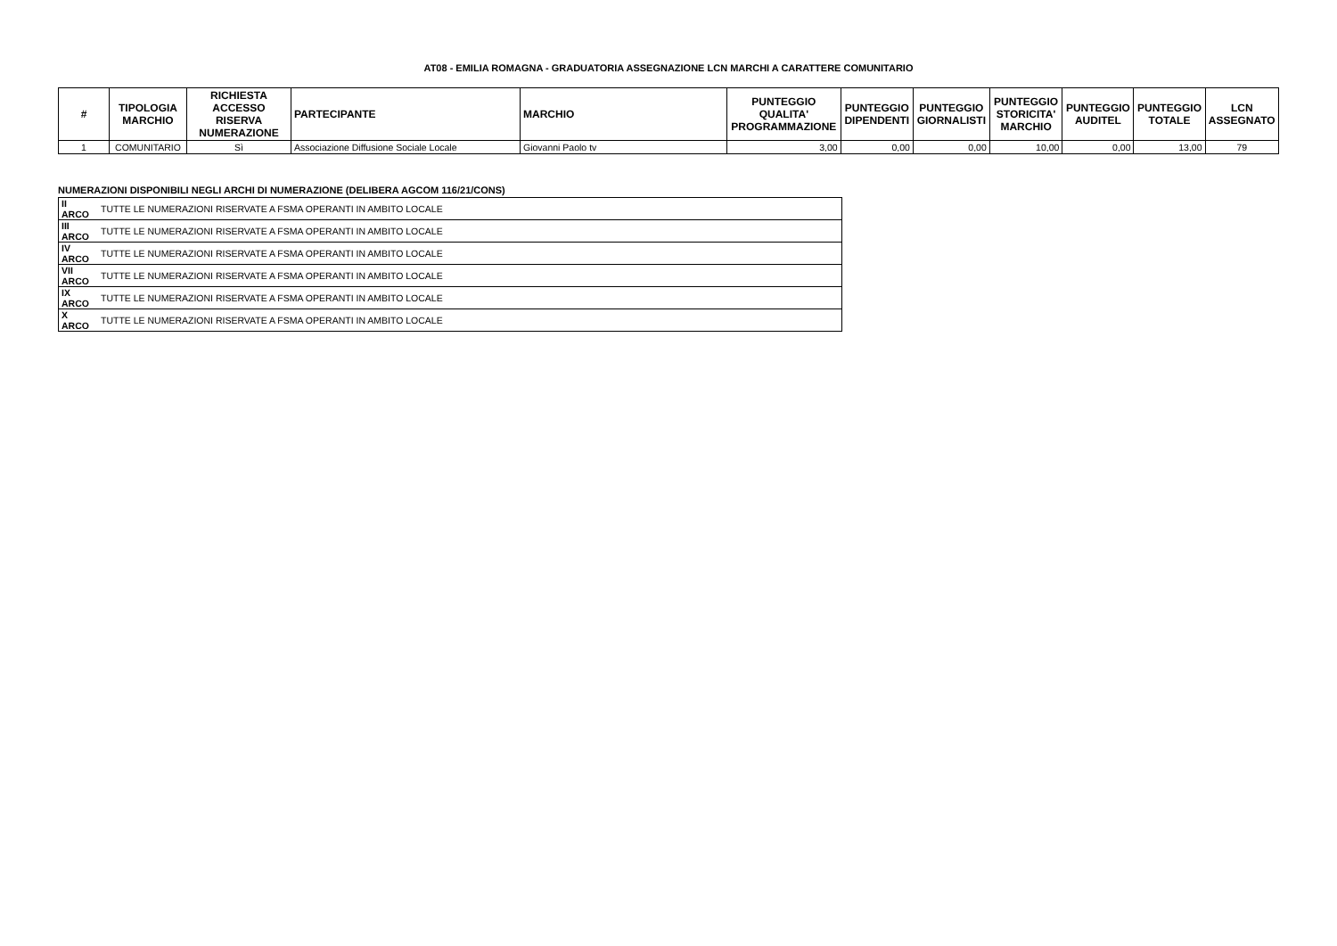AT08 - EMILIA ROMAGNA - GRADUATORIA ASSEGNAZIONE LCN MARCHI A CARATTERE COMUNITARIO
| # | TIPOLOGIA MARCHIO | RICHIESTA ACCESSO RISERVA NUMERAZIONE | PARTECIPANTE | MARCHIO | PUNTEGGIO QUALITA' PROGRAMMAZIONE | PUNTEGGIO DIPENDENTI | PUNTEGGIO GIORNALISTI | PUNTEGGIO STORICITA' MARCHIO | PUNTEGGIO AUDITEL | PUNTEGGIO TOTALE | LCN ASSEGNATO |
| --- | --- | --- | --- | --- | --- | --- | --- | --- | --- | --- | --- |
| 1 | COMUNITARIO | Sì | Associazione Diffusione Sociale Locale | Giovanni Paolo tv | 3,00 | 0,00 | 0,00 | 10,00 | 0,00 | 13,00 | 79 |
NUMERAZIONI DISPONIBILI NEGLI ARCHI DI NUMERAZIONE (DELIBERA AGCOM 116/21/CONS)
| II ARCO | TUTTE LE NUMERAZIONI RISERVATE A FSMA OPERANTI IN AMBITO LOCALE |
| III ARCO | TUTTE LE NUMERAZIONI RISERVATE A FSMA OPERANTI IN AMBITO LOCALE |
| IV ARCO | TUTTE LE NUMERAZIONI RISERVATE A FSMA OPERANTI IN AMBITO LOCALE |
| VII ARCO | TUTTE LE NUMERAZIONI RISERVATE A FSMA OPERANTI IN AMBITO LOCALE |
| IX ARCO | TUTTE LE NUMERAZIONI RISERVATE A FSMA OPERANTI IN AMBITO LOCALE |
| X ARCO | TUTTE LE NUMERAZIONI RISERVATE A FSMA OPERANTI IN AMBITO LOCALE |